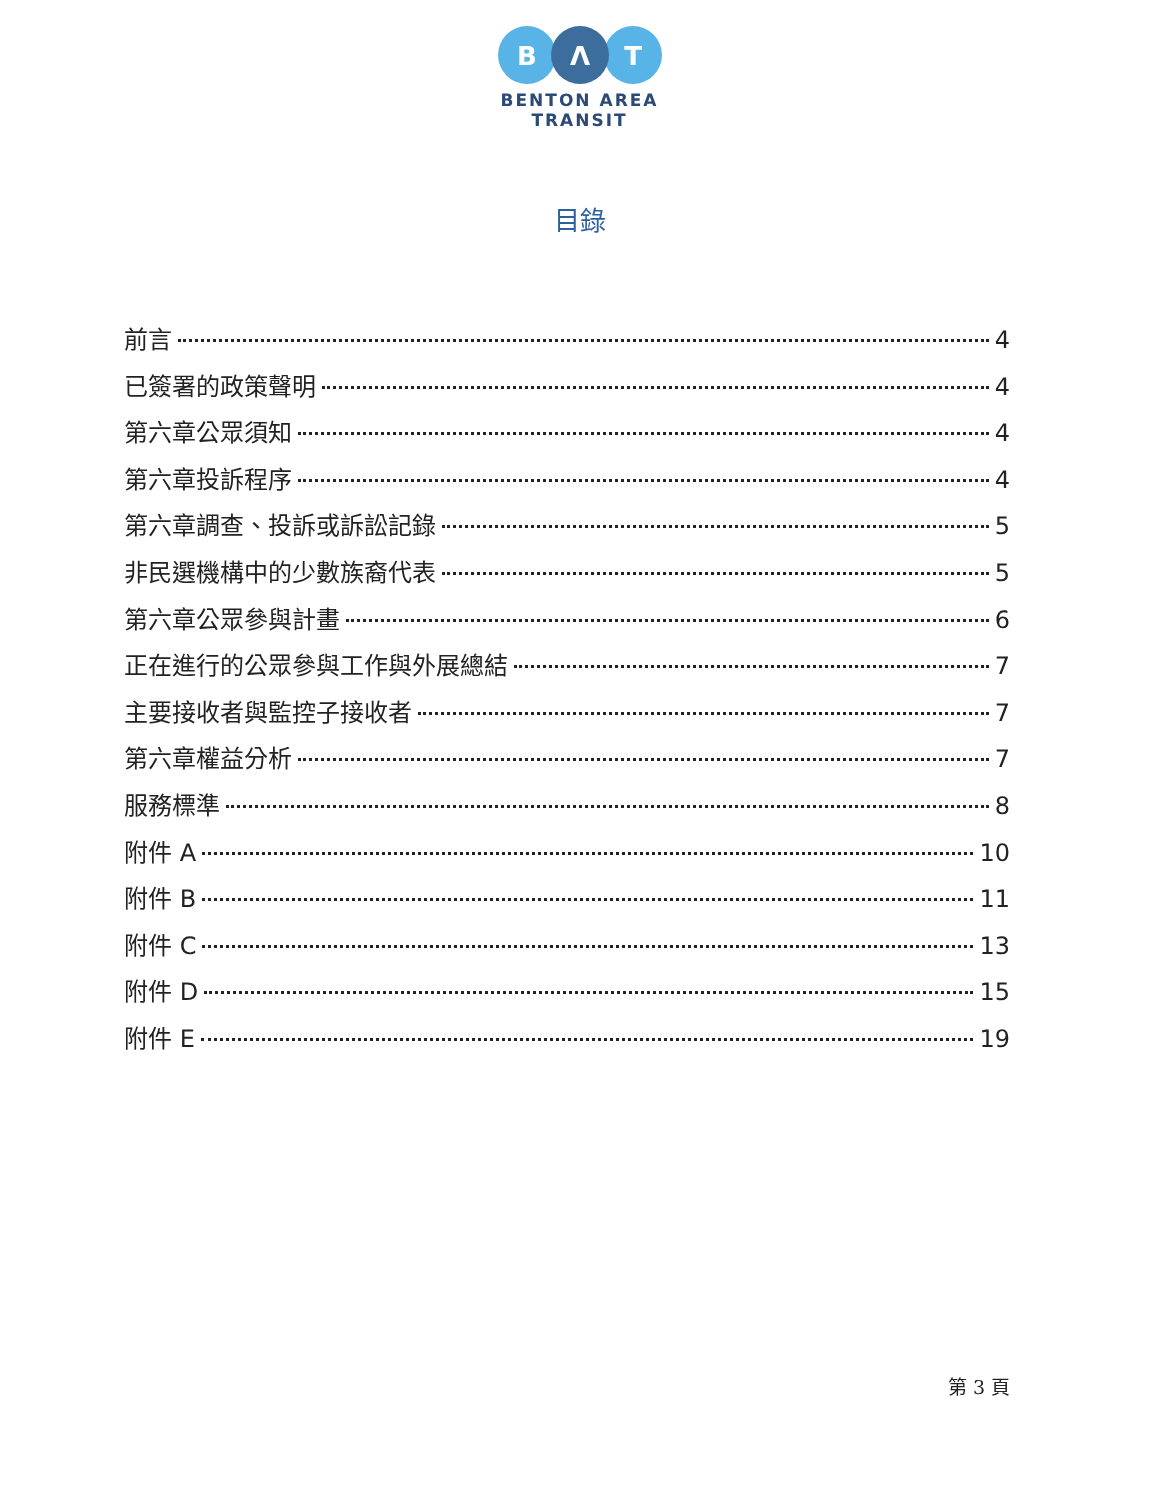B
Λ
T
BENTON AREA
TRANSIT
目錄
前言 4
已簽署的政策聲明 4
第六章公眾須知 4
第六章投訴程序 4
第六章調查、投訴或訴訟記錄 5
非民選機構中的少數族裔代表 5
第六章公眾參與計畫 6
正在進行的公眾參與工作與外展總結 7
主要接收者與監控子接收者 7
第六章權益分析 7
服務標準 8
附件 A 10
附件 B 11
附件 C 13
附件 D 15
附件 E 19
第 3 頁